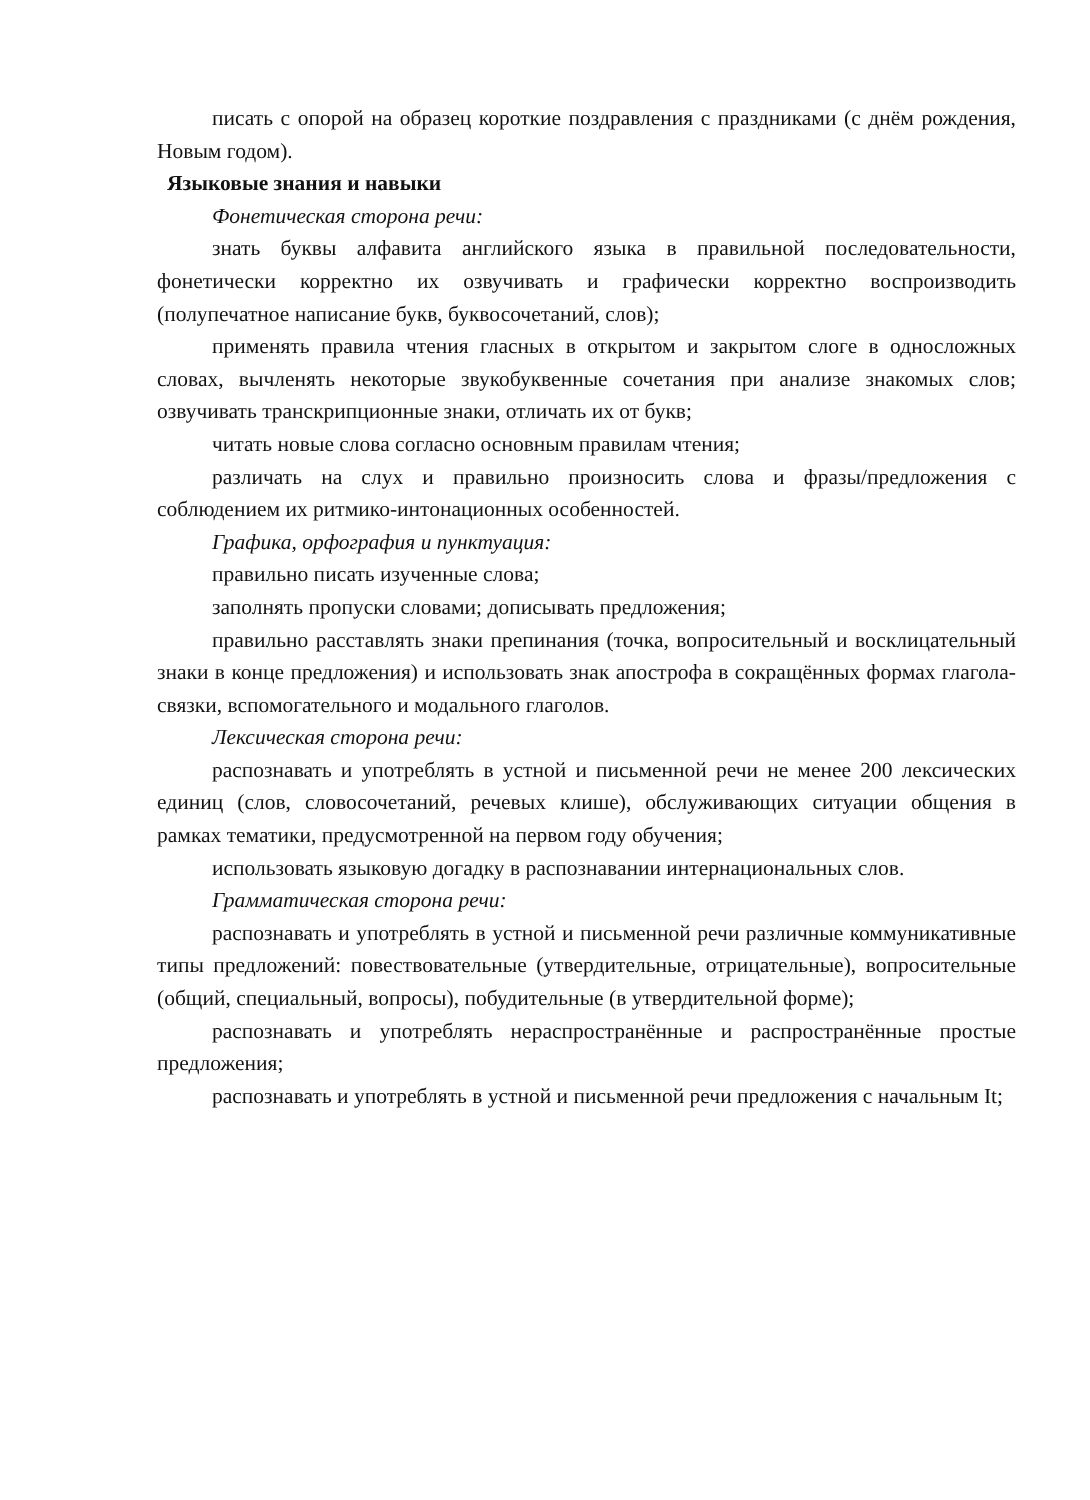писать с опорой на образец короткие поздравления с праздниками (с днём рождения, Новым годом).
Языковые знания и навыки
Фонетическая сторона речи:
знать буквы алфавита английского языка в правильной последовательности, фонетически корректно их озвучивать и графически корректно воспроизводить (полупечатное написание букв, буквосочетаний, слов);
применять правила чтения гласных в открытом и закрытом слоге в односложных словах, вычленять некоторые звукобуквенные сочетания при анализе знакомых слов; озвучивать транскрипционные знаки, отличать их от букв;
читать новые слова согласно основным правилам чтения;
различать на слух и правильно произносить слова и фразы/предложения с соблюдением их ритмико-интонационных особенностей.
Графика, орфография и пунктуация:
правильно писать изученные слова;
заполнять пропуски словами; дописывать предложения;
правильно расставлять знаки препинания (точка, вопросительный и восклицательный знаки в конце предложения) и использовать знак апострофа в сокращённых формах глагола-связки, вспомогательного и модального глаголов.
Лексическая сторона речи:
распознавать и употреблять в устной и письменной речи не менее 200 лексических единиц (слов, словосочетаний, речевых клише), обслуживающих ситуации общения в рамках тематики, предусмотренной на первом году обучения;
использовать языковую догадку в распознавании интернациональных слов.
Грамматическая сторона речи:
распознавать и употреблять в устной и письменной речи различные коммуникативные типы предложений: повествовательные (утвердительные, отрицательные), вопросительные (общий, специальный, вопросы), побудительные (в утвердительной форме);
распознавать и употреблять нераспространённые и распространённые простые предложения;
распознавать и употреблять в устной и письменной речи предложения с начальным It;